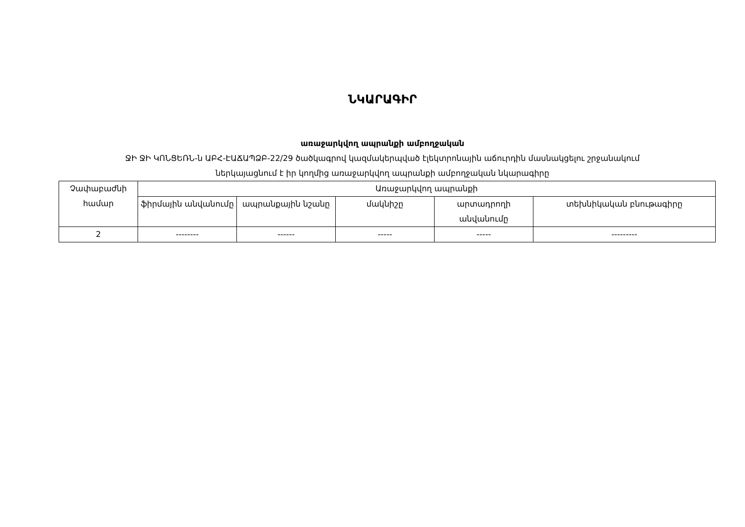ՆԿԱՐԱԳԻՐ
առաջարկվող ապրանքի ամբողջական
ՋԻ ՋԻ ԿՈՆՑԵՌՆ-ն ԱԲՀ-ԷԱՃԱՊՁԲ-22/29 ծածկագրով կազմակերպված էլեկտրոնային աճուրդին մասնակցելու շրջանակում
ներկայացնում է իր կողմից առաջարկվող ապրանքի ամբողջական նկարագիրը
| Չափաբաժնի համար | Առաջարկվող ապրանքի | | | | |
| --- | --- | --- | --- | --- | --- |
| | ֆիրմային անվանումը | ապրանքային նշանը | մակնիշը | արտադրողի անվանումը | տեխնիկական բնութագիրը |
| 2 | -------- | ------ | ----- | ----- | --------- |